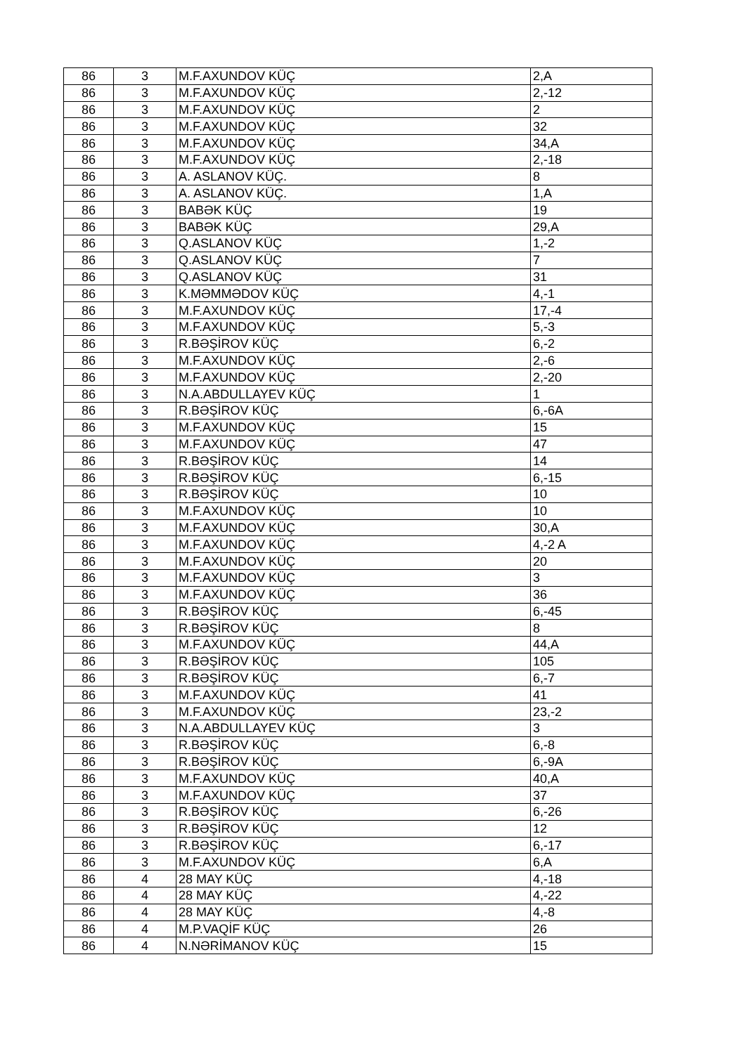| 86 | 3 | M.F.AXUNDOV KÜÇ | 2,A |
| 86 | 3 | M.F.AXUNDOV KÜÇ | 2,-12 |
| 86 | 3 | M.F.AXUNDOV KÜÇ | 2 |
| 86 | 3 | M.F.AXUNDOV KÜÇ | 32 |
| 86 | 3 | M.F.AXUNDOV KÜÇ | 34,A |
| 86 | 3 | M.F.AXUNDOV KÜÇ | 2,-18 |
| 86 | 3 | A. ASLANOV KÜÇ. | 8 |
| 86 | 3 | A. ASLANOV KÜÇ. | 1,A |
| 86 | 3 | BABƏK KÜÇ | 19 |
| 86 | 3 | BABƏK KÜÇ | 29,A |
| 86 | 3 | Q.ASLANOV KÜÇ | 1,-2 |
| 86 | 3 | Q.ASLANOV KÜÇ | 7 |
| 86 | 3 | Q.ASLANOV KÜÇ | 31 |
| 86 | 3 | K.MƏMMƏDOV KÜÇ | 4,-1 |
| 86 | 3 | M.F.AXUNDOV KÜÇ | 17,-4 |
| 86 | 3 | M.F.AXUNDOV KÜÇ | 5,-3 |
| 86 | 3 | R.BƏŞİROV KÜÇ | 6,-2 |
| 86 | 3 | M.F.AXUNDOV KÜÇ | 2,-6 |
| 86 | 3 | M.F.AXUNDOV KÜÇ | 2,-20 |
| 86 | 3 | N.A.ABDULLAYEV KÜÇ | 1 |
| 86 | 3 | R.BƏŞİROV KÜÇ | 6,-6A |
| 86 | 3 | M.F.AXUNDOV KÜÇ | 15 |
| 86 | 3 | M.F.AXUNDOV KÜÇ | 47 |
| 86 | 3 | R.BƏŞİROV KÜÇ | 14 |
| 86 | 3 | R.BƏŞİROV KÜÇ | 6,-15 |
| 86 | 3 | R.BƏŞİROV KÜÇ | 10 |
| 86 | 3 | M.F.AXUNDOV KÜÇ | 10 |
| 86 | 3 | M.F.AXUNDOV KÜÇ | 30,A |
| 86 | 3 | M.F.AXUNDOV KÜÇ | 4,-2 A |
| 86 | 3 | M.F.AXUNDOV KÜÇ | 20 |
| 86 | 3 | M.F.AXUNDOV KÜÇ | 3 |
| 86 | 3 | M.F.AXUNDOV KÜÇ | 36 |
| 86 | 3 | R.BƏŞİROV KÜÇ | 6,-45 |
| 86 | 3 | R.BƏŞİROV KÜÇ | 8 |
| 86 | 3 | M.F.AXUNDOV KÜÇ | 44,A |
| 86 | 3 | R.BƏŞİROV KÜÇ | 105 |
| 86 | 3 | R.BƏŞİROV KÜÇ | 6,-7 |
| 86 | 3 | M.F.AXUNDOV KÜÇ | 41 |
| 86 | 3 | M.F.AXUNDOV KÜÇ | 23,-2 |
| 86 | 3 | N.A.ABDULLAYEV KÜÇ | 3 |
| 86 | 3 | R.BƏŞİROV KÜÇ | 6,-8 |
| 86 | 3 | R.BƏŞİROV KÜÇ | 6,-9A |
| 86 | 3 | M.F.AXUNDOV KÜÇ | 40,A |
| 86 | 3 | M.F.AXUNDOV KÜÇ | 37 |
| 86 | 3 | R.BƏŞİROV KÜÇ | 6,-26 |
| 86 | 3 | R.BƏŞİROV KÜÇ | 12 |
| 86 | 3 | R.BƏŞİROV KÜÇ | 6,-17 |
| 86 | 3 | M.F.AXUNDOV KÜÇ | 6,A |
| 86 | 4 | 28 MAY KÜÇ | 4,-18 |
| 86 | 4 | 28 MAY KÜÇ | 4,-22 |
| 86 | 4 | 28 MAY KÜÇ | 4,-8 |
| 86 | 4 | M.P.VAQİF KÜÇ | 26 |
| 86 | 4 | N.NƏRİMANOV KÜÇ | 15 |